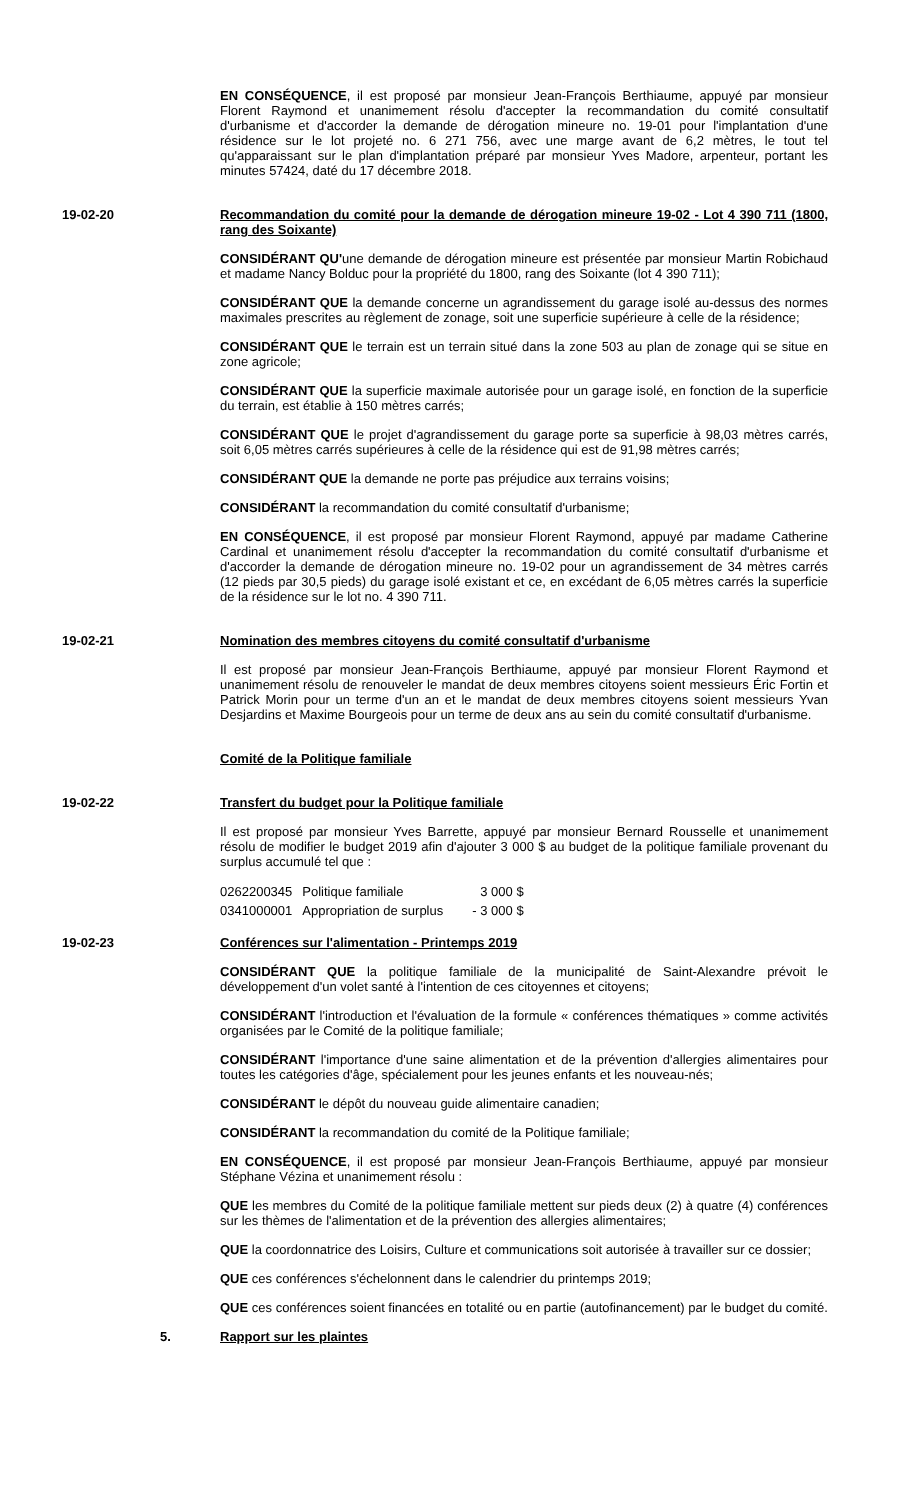EN CONSÉQUENCE, il est proposé par monsieur Jean-François Berthiaume, appuyé par monsieur Florent Raymond et unanimement résolu d'accepter la recommandation du comité consultatif d'urbanisme et d'accorder la demande de dérogation mineure no. 19-01 pour l'implantation d'une résidence sur le lot projeté no. 6 271 756, avec une marge avant de 6,2 mètres, le tout tel qu'apparaissant sur le plan d'implantation préparé par monsieur Yves Madore, arpenteur, portant les minutes 57424, daté du 17 décembre 2018.
19-02-20 Recommandation du comité pour la demande de dérogation mineure 19-02 - Lot 4 390 711 (1800, rang des Soixante)
CONSIDÉRANT QU'une demande de dérogation mineure est présentée par monsieur Martin Robichaud et madame Nancy Bolduc pour la propriété du 1800, rang des Soixante (lot 4 390 711);
CONSIDÉRANT QUE la demande concerne un agrandissement du garage isolé au-dessus des normes maximales prescrites au règlement de zonage, soit une superficie supérieure à celle de la résidence;
CONSIDÉRANT QUE le terrain est un terrain situé dans la zone 503 au plan de zonage qui se situe en zone agricole;
CONSIDÉRANT QUE la superficie maximale autorisée pour un garage isolé, en fonction de la superficie du terrain, est établie à 150 mètres carrés;
CONSIDÉRANT QUE le projet d'agrandissement du garage porte sa superficie à 98,03 mètres carrés, soit 6,05 mètres carrés supérieures à celle de la résidence qui est de 91,98 mètres carrés;
CONSIDÉRANT QUE la demande ne porte pas préjudice aux terrains voisins;
CONSIDÉRANT la recommandation du comité consultatif d'urbanisme;
EN CONSÉQUENCE, il est proposé par monsieur Florent Raymond, appuyé par madame Catherine Cardinal et unanimement résolu d'accepter la recommandation du comité consultatif d'urbanisme et d'accorder la demande de dérogation mineure no. 19-02 pour un agrandissement de 34 mètres carrés (12 pieds par 30,5 pieds) du garage isolé existant et ce, en excédant de 6,05 mètres carrés la superficie de la résidence sur le lot no. 4 390 711.
19-02-21 Nomination des membres citoyens du comité consultatif d'urbanisme
Il est proposé par monsieur Jean-François Berthiaume, appuyé par monsieur Florent Raymond et unanimement résolu de renouveler le mandat de deux membres citoyens soient messieurs Éric Fortin et Patrick Morin pour un terme d'un an et le mandat de deux membres citoyens soient messieurs Yvan Desjardins et Maxime Bourgeois pour un terme de deux ans au sein du comité consultatif d'urbanisme.
Comité de la Politique familiale
19-02-22 Transfert du budget pour la Politique familiale
Il est proposé par monsieur Yves Barrette, appuyé par monsieur Bernard Rousselle et unanimement résolu de modifier le budget 2019 afin d'ajouter 3 000 $ au budget de la politique familiale provenant du surplus accumulé tel que :
| 0262200345 | Politique familiale | 3 000 $ |
| 0341000001 | Appropriation de surplus | - 3 000 $ |
19-02-23 Conférences sur l'alimentation - Printemps 2019
CONSIDÉRANT QUE la politique familiale de la municipalité de Saint-Alexandre prévoit le développement d'un volet santé à l'intention de ces citoyennes et citoyens;
CONSIDÉRANT l'introduction et l'évaluation de la formule « conférences thématiques » comme activités organisées par le Comité de la politique familiale;
CONSIDÉRANT l'importance d'une saine alimentation et de la prévention d'allergies alimentaires pour toutes les catégories d'âge, spécialement pour les jeunes enfants et les nouveau-nés;
CONSIDÉRANT le dépôt du nouveau guide alimentaire canadien;
CONSIDÉRANT la recommandation du comité de la Politique familiale;
EN CONSÉQUENCE, il est proposé par monsieur Jean-François Berthiaume, appuyé par monsieur Stéphane Vézina et unanimement résolu :
QUE les membres du Comité de la politique familiale mettent sur pieds deux (2) à quatre (4) conférences sur les thèmes de l'alimentation et de la prévention des allergies alimentaires;
QUE la coordonnatrice des Loisirs, Culture et communications soit autorisée à travailler sur ce dossier;
QUE ces conférences s'échelonnent dans le calendrier du printemps 2019;
QUE ces conférences soient financées en totalité ou en partie (autofinancement) par le budget du comité.
5. Rapport sur les plaintes